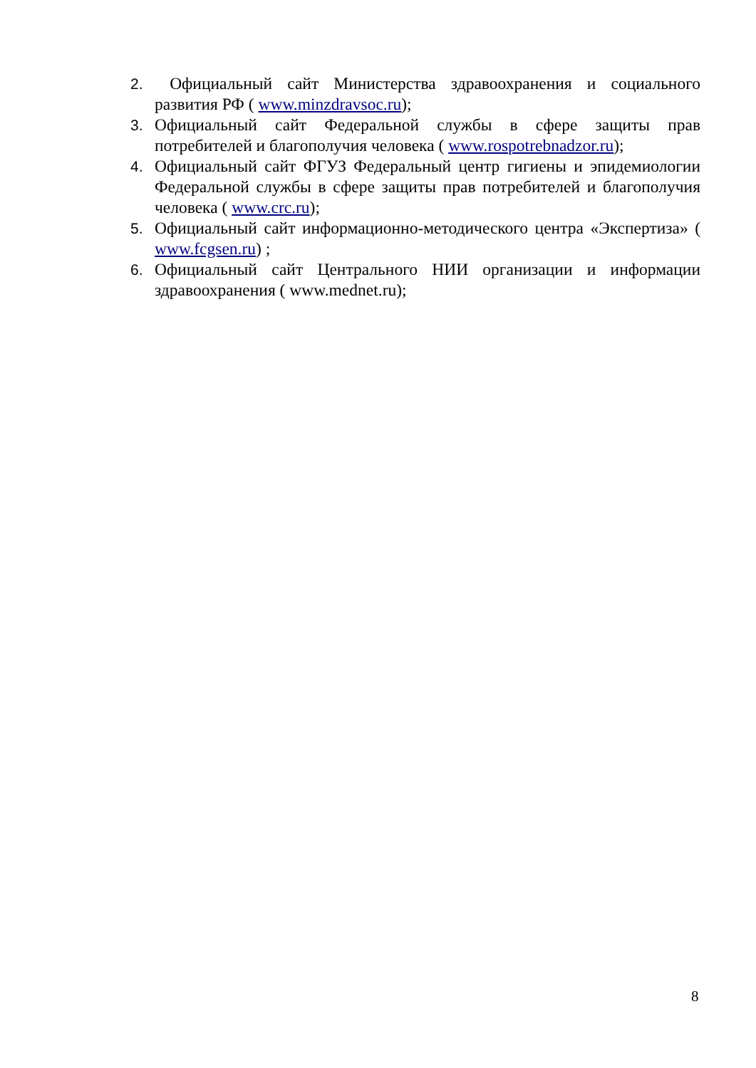2. Официальный сайт Министерства здравоохранения и социального развития РФ ( www.minzdravsoc.ru);
3. Официальный сайт Федеральной службы в сфере защиты прав потребителей и благополучия человека ( www.rospotrebnadzor.ru);
4. Официальный сайт ФГУЗ Федеральный центр гигиены и эпидемиологии Федеральной службы в сфере защиты прав потребителей и благополучия человека ( www.crc.ru);
5. Официальный сайт информационно-методического центра «Экспертиза» ( www.fcgsen.ru) ;
6. Официальный сайт Центрального НИИ организации и информации здравоохранения ( www.mednet.ru);
8